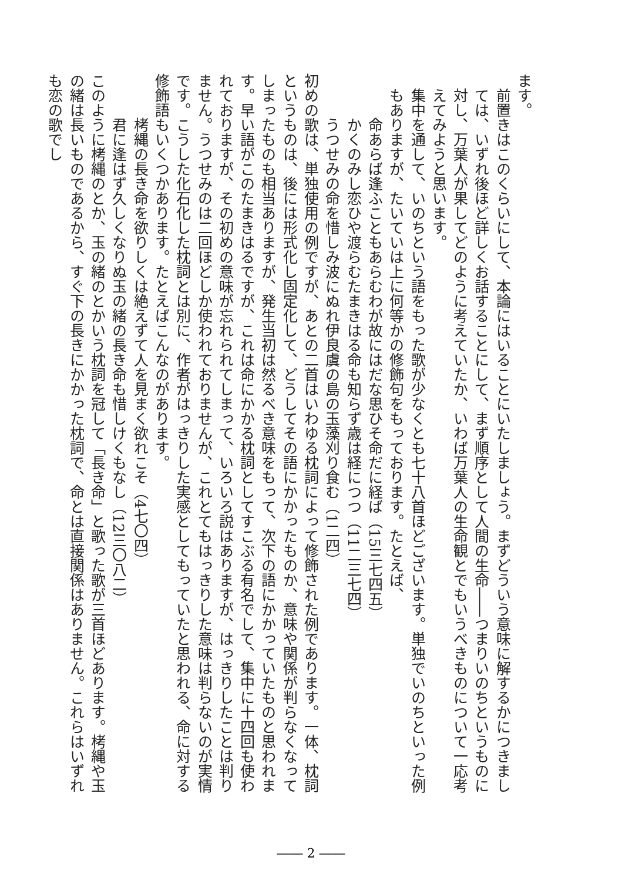ます。
前置きはこのくらいにして、本論にはいることにいたしましょう。まずどういう意味に解するかにつきましては、いずれ後ほど詳しくお話することにして、まず順序として人間の生命――つまりいのちというものに対し、万葉人が果してどのように考えていたか、いわば万葉人の生命観とでもいうべきものについて一応考えてみようと思います。
集中を通して、いのちという語をもった歌が少なくとも七十八首ほどございます。単独でいのちといった例もありますが、たいていは上に何等かの修飾句をもっております。たとえば、
命あらば逢ふこともあらむわが故にはだな思ひそ命だに経ば（15三七四五）
かくのみし恋ひや渡らむたまきはる命も知らず歳は経につつ（11二三七四）
うつせみの命を惜しみ波にぬれ伊良虞の島の玉藻刈り食む（1二四）
初めの歌は、単独使用の例ですが、あとの二首はいわゆる枕詞によって修飾された例であります。一体、枕詞というものは、後には形式化し固定化して、どうしてその語にかかったものか、意味や関係が判らなくなってしまったものも相当ありますが、発生当初は然るべき意味をもって、次下の語にかかっていたものと思われます。早い語がこのたまきはるですが、これは命にかかる枕詞としてすこぶる有名でして、集中に十四回も使われておりますが、その初めの意味が忘れられてしまって、いろいろ説はありますが、はっきりしたことは判りません。うつせみのは二回ほどしか使われておりませんが、これとてもはっきりした意味は判らないのが実情です。こうした化石化した枕詞とは別に、作者がはっきりした実感としてもっていたと思われる、命に対する修飾語もいくつかあります。たとえばこんなのがあります。
栲縄の長き命を欲りしくは絶えずて人を見まく欲れこそ（4七〇四）
君に逢はず久しくなりぬ玉の緒の長き命も惜しけくもなし（12三〇八二）
このように栲縄のとか、玉の緒のとかいう枕詞を冠して「長き命」と歌った歌が三首ほどあります。栲縄や玉の緒は長いものであるから、すぐ下の長きにかかった枕詞で、命とは直接関係はありません。これらはいずれも恋の歌でし
―― 2 ――